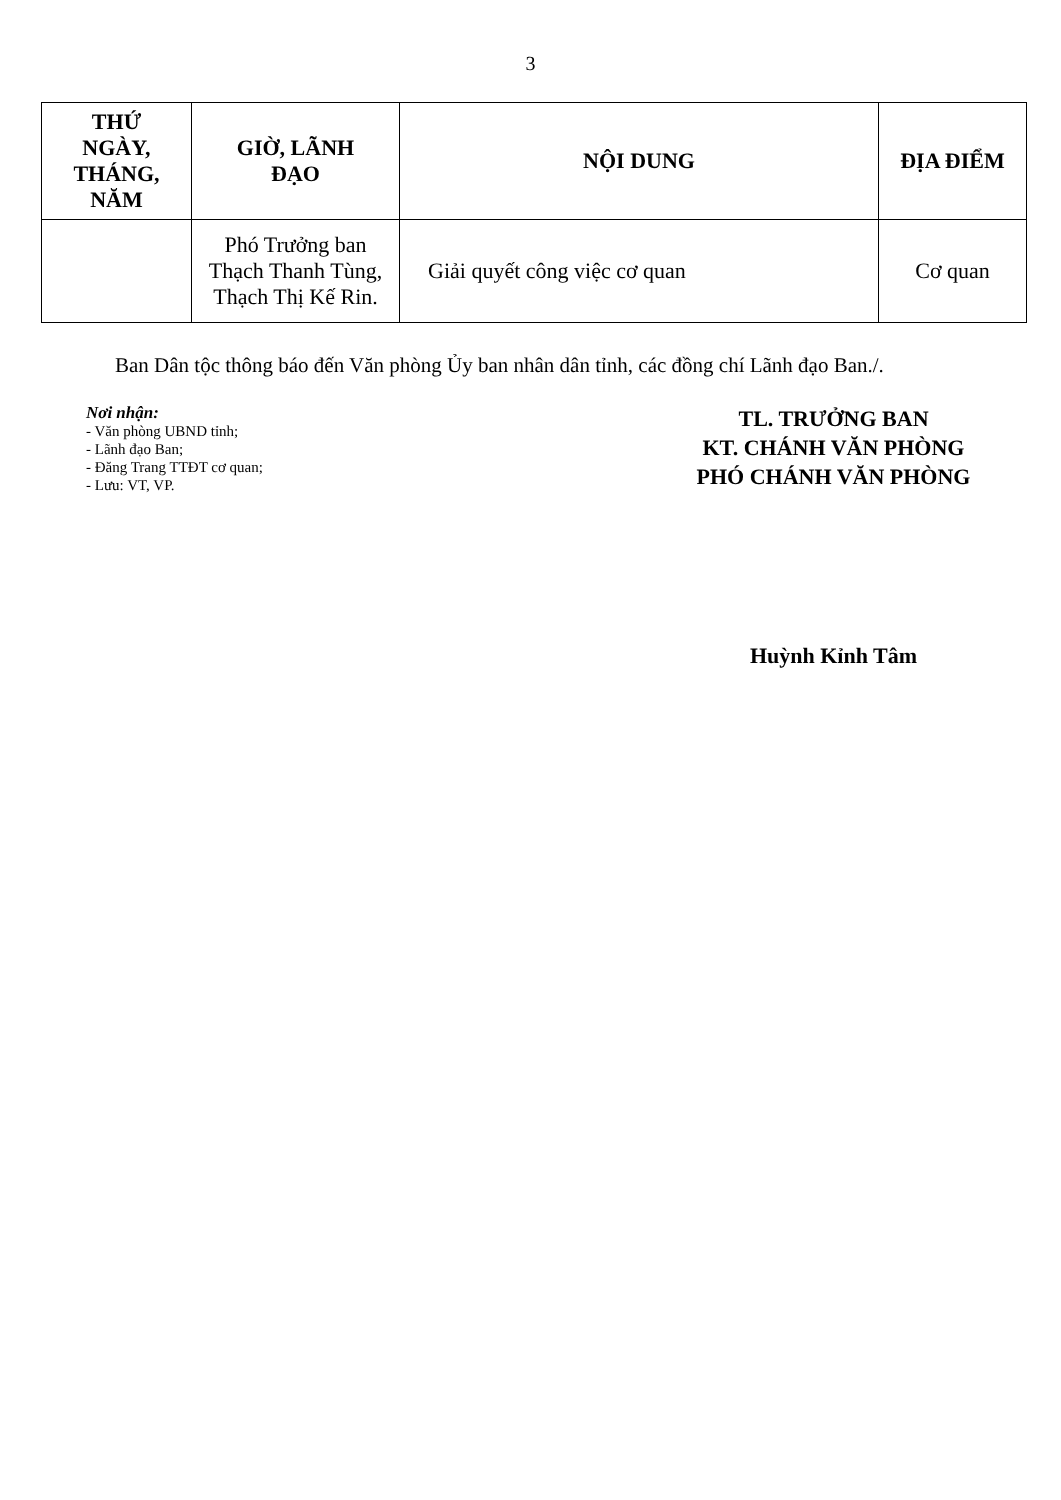3
| THỨ NGÀY, THÁNG, NĂM | GIỜ, LÃNH ĐẠO | NỘI DUNG | ĐỊA ĐIỂM |
| --- | --- | --- | --- |
| | Phó Trưởng ban Thạch Thanh Tùng, Thạch Thị Kế Rin. | Giải quyết công việc cơ quan | Cơ quan |
Ban Dân tộc thông báo đến Văn phòng Ủy ban nhân dân tỉnh, các đồng chí Lãnh đạo Ban./.
Nơi nhận:
- Văn phòng UBND tỉnh;
- Lãnh đạo Ban;
- Đăng Trang TTĐT cơ quan;
- Lưu: VT, VP.
TL. TRƯỞNG BAN
KT. CHÁNH VĂN PHÒNG
PHÓ CHÁNH VĂN PHÒNG
Huỳnh Kỉnh Tâm